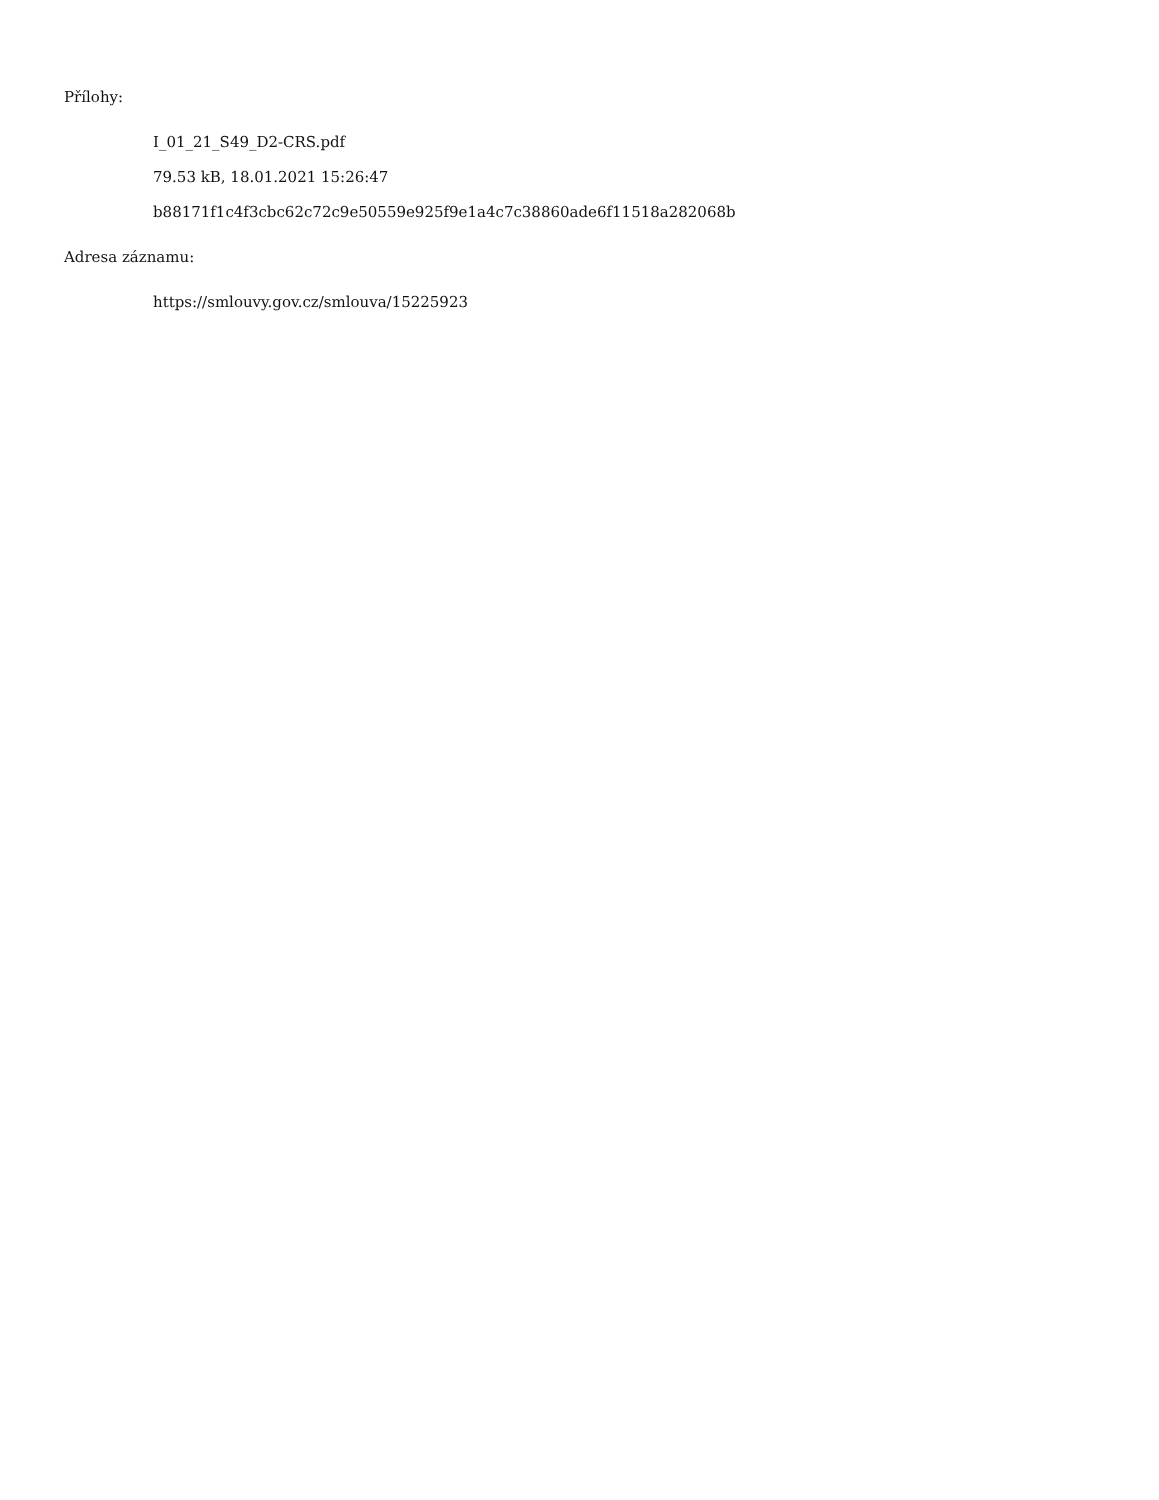Přílohy:
I_01_21_S49_D2-CRS.pdf
79.53 kB, 18.01.2021 15:26:47
b88171f1c4f3cbc62c72c9e50559e925f9e1a4c7c38860ade6f11518a282068b
Adresa záznamu:
https://smlouvy.gov.cz/smlouva/15225923